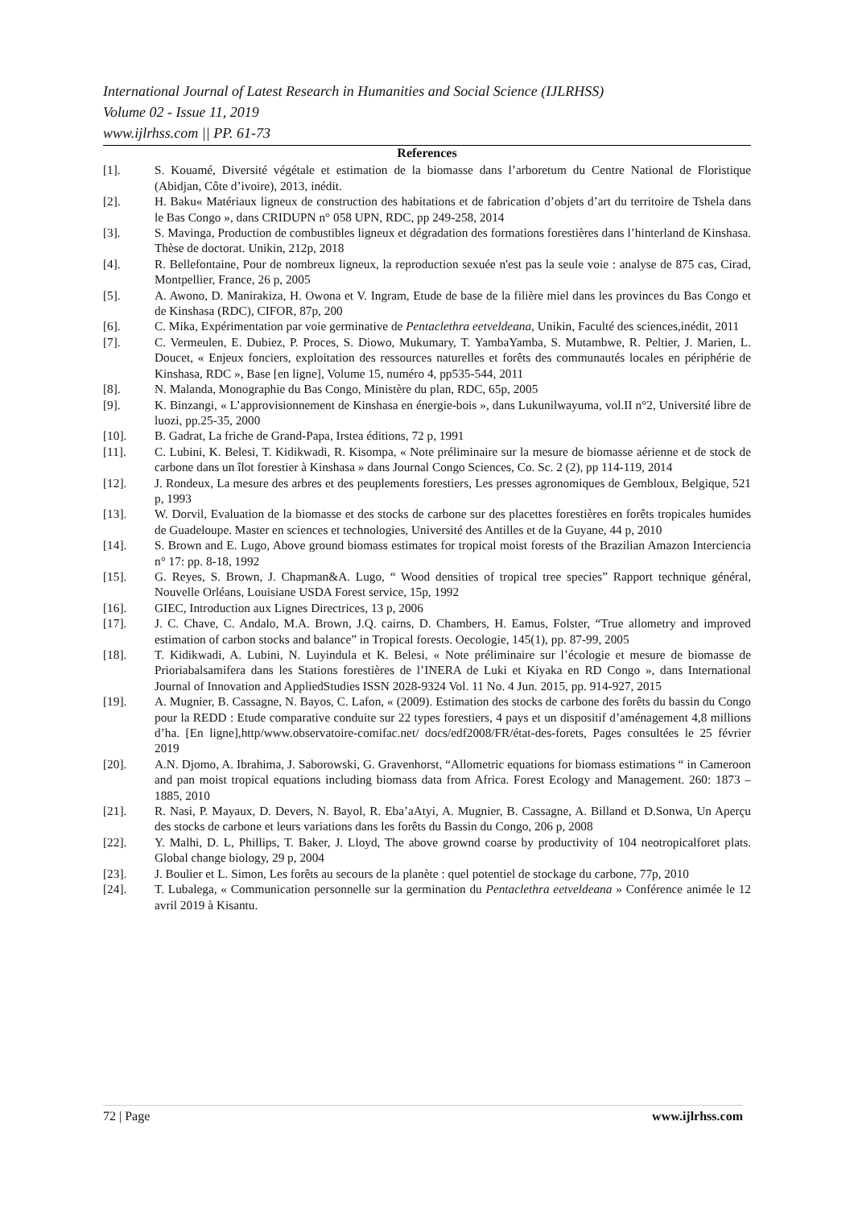International Journal of Latest Research in Humanities and Social Science (IJLRHSS)
Volume 02 - Issue 11, 2019
www.ijlrhss.com || PP. 61-73
References
[1]. S. Kouamé, Diversité végétale et estimation de la biomasse dans l’arboretum du Centre National de Floristique (Abidjan, Côte d’ivoire), 2013, inédit.
[2]. H. Baku« Matériaux ligneux de construction des habitations et de fabrication d’objets d’art du territoire de Tshela dans le Bas Congo », dans CRIDUPN n° 058 UPN, RDC, pp 249-258, 2014
[3]. S. Mavinga, Production de combustibles ligneux et dégradation des formations forestières dans l’hinterland de Kinshasa. Thèse de doctorat. Unikin, 212p, 2018
[4]. R. Bellefontaine, Pour de nombreux ligneux, la reproduction sexuée n'est pas la seule voie : analyse de 875 cas, Cirad, Montpellier, France, 26 p, 2005
[5]. A. Awono, D. Manirakiza, H. Owona et V. Ingram, Etude de base de la filière miel dans les provinces du Bas Congo et de Kinshasa (RDC), CIFOR, 87p, 200
[6]. C. Mika, Expérimentation par voie germinative de Pentaclethra eetveldeana, Unikin, Faculté des sciences,inédit, 2011
[7]. C. Vermeulen, E. Dubiez, P. Proces, S. Diowo, Mukumary, T. YambaYamba, S. Mutambwe, R. Peltier, J. Marien, L. Doucet, « Enjeux fonciers, exploitation des ressources naturelles et forêts des communautés locales en périphérie de Kinshasa, RDC », Base [en ligne], Volume 15, numéro 4, pp535-544, 2011
[8]. N. Malanda, Monographie du Bas Congo, Ministère du plan, RDC, 65p, 2005
[9]. K. Binzangi, « L’approvisionnement de Kinshasa en énergie-bois », dans Lukunilwayuma, vol.II n°2, Université libre de luozi, pp.25-35, 2000
[10]. B. Gadrat, La friche de Grand-Papa, Irstea éditions, 72 p, 1991
[11]. C. Lubini, K. Belesi, T. Kidikwadi, R. Kisompa, « Note préliminaire sur la mesure de biomasse aérienne et de stock de carbone dans un îlot forestier à Kinshasa » dans Journal Congo Sciences, Co. Sc. 2 (2), pp 114-119, 2014
[12]. J. Rondeux, La mesure des arbres et des peuplements forestiers, Les presses agronomiques de Gembloux, Belgique, 521 p, 1993
[13]. W. Dorvil, Evaluation de la biomasse et des stocks de carbone sur des placettes forestières en forêts tropicales humides de Guadeloupe. Master en sciences et technologies, Université des Antilles et de la Guyane, 44 p, 2010
[14]. S. Brown and E. Lugo, Above ground biomass estimates for tropical moist forests of the Brazilian Amazon Interciencia n° 17: pp. 8-18, 1992
[15]. G. Reyes, S. Brown, J. Chapman&A. Lugo, “ Wood densities of tropical tree species” Rapport technique général, Nouvelle Orléans, Louisiane USDA Forest service, 15p, 1992
[16]. GIEC, Introduction aux Lignes Directrices, 13 p, 2006
[17]. J. C. Chave, C. Andalo, M.A. Brown, J.Q. cairns, D. Chambers, H. Eamus, Folster, “True allometry and improved estimation of carbon stocks and balance” in Tropical forests. Oecologie, 145(1), pp. 87-99, 2005
[18]. T. Kidikwadi, A. Lubini, N. Luyindula et K. Belesi, « Note préliminaire sur l’écologie et mesure de biomasse de Prioriabalsamifera dans les Stations forestières de l’INERA de Luki et Kiyaka en RD Congo », dans International Journal of Innovation and AppliedStudies ISSN 2028-9324 Vol. 11 No. 4 Jun. 2015, pp. 914-927, 2015
[19]. A. Mugnier, B. Cassagne, N. Bayos, C. Lafon, « (2009). Estimation des stocks de carbone des forêts du bassin du Congo pour la REDD : Etude comparative conduite sur 22 types forestiers, 4 pays et un dispositif d’aménagement 4,8 millions d’ha. [En ligne],http/www.observatoire-comifac.net/ docs/edf2008/FR/état-des-forets, Pages consultées le 25 février 2019
[20]. A.N. Djomo, A. Ibrahima, J. Saborowski, G. Gravenhorst, “Allometric equations for biomass estimations “ in Cameroon and pan moist tropical equations including biomass data from Africa. Forest Ecology and Management. 260: 1873 – 1885, 2010
[21]. R. Nasi, P. Mayaux, D. Devers, N. Bayol, R. Eba’aAtyi, A. Mugnier, B. Cassagne, A. Billand et D.Sonwa, Un Aperçu des stocks de carbone et leurs variations dans les forêts du Bassin du Congo, 206 p, 2008
[22]. Y. Malhi, D. L, Phillips, T. Baker, J. Lloyd, The above grownd coarse by productivity of 104 neotropicalforet plats. Global change biology, 29 p, 2004
[23]. J. Boulier et L. Simon, Les forêts au secours de la planète : quel potentiel de stockage du carbone, 77p, 2010
[24]. T. Lubalega, « Communication personnelle sur la germination du Pentaclethra eetveldeana » Conférence animée le 12 avril 2019 à Kisantu.
72 | Page www.ijlrhss.com